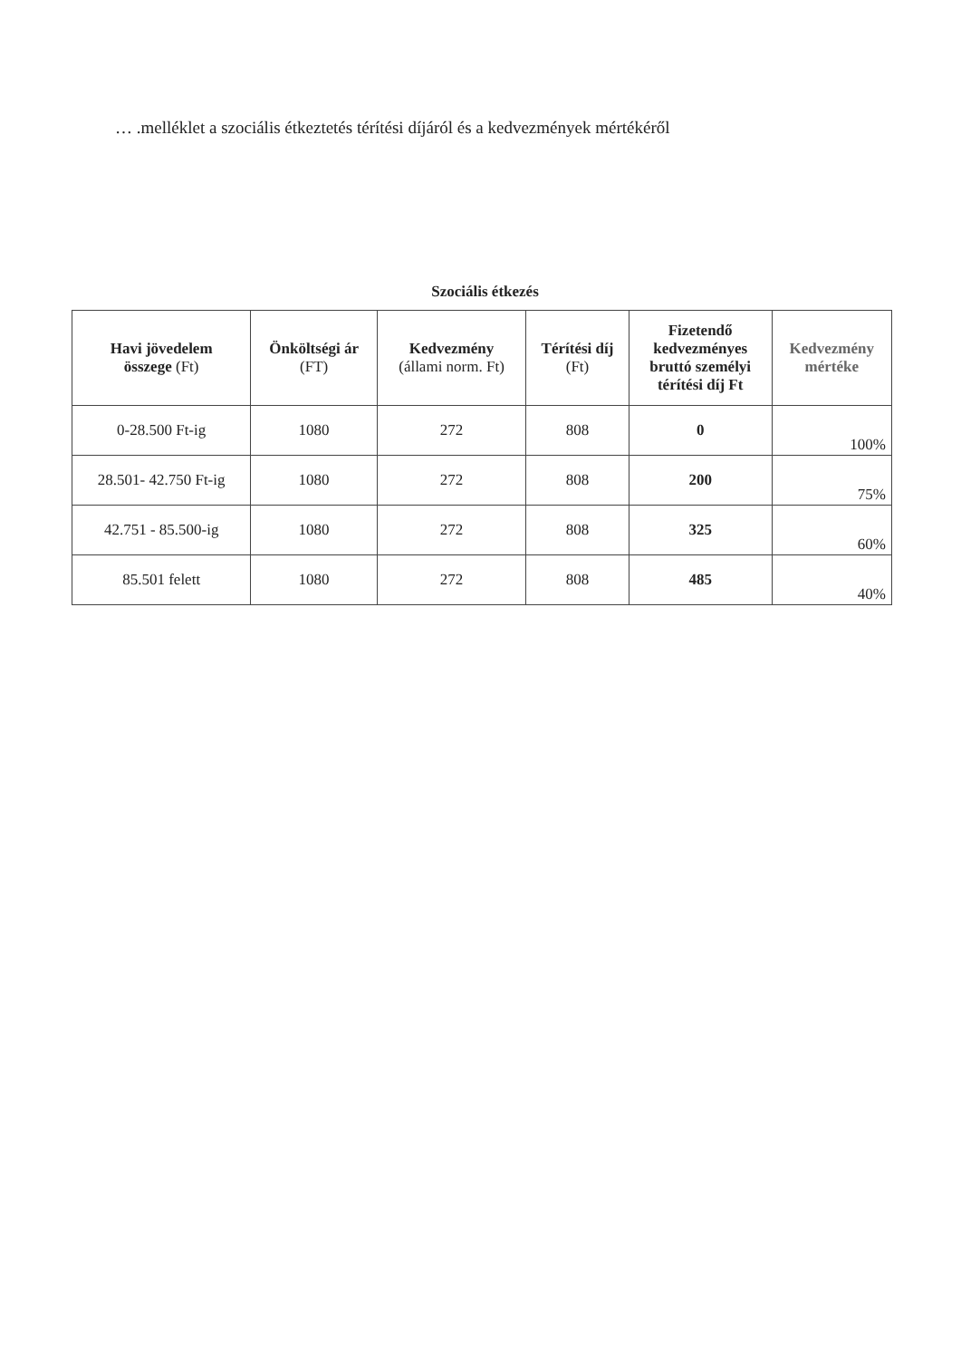… .melléklet a szociális étkeztetés térítési díjáról és a kedvezmények mértékéről
Szociális étkezés
| Havi jövedelem összege (Ft) | Önköltségi ár (FT) | Kedvezmény (állami norm. Ft) | Térítési díj (Ft) | Fizetendő kedvezményes bruttó személyi térítési díj Ft | Kedvezmény mértéke |
| --- | --- | --- | --- | --- | --- |
| 0-28.500 Ft-ig | 1080 | 272 | 808 | 0 | 100% |
| 28.501- 42.750 Ft-ig | 1080 | 272 | 808 | 200 | 75% |
| 42.751 - 85.500-ig | 1080 | 272 | 808 | 325 | 60% |
| 85.501 felett | 1080 | 272 | 808 | 485 | 40% |